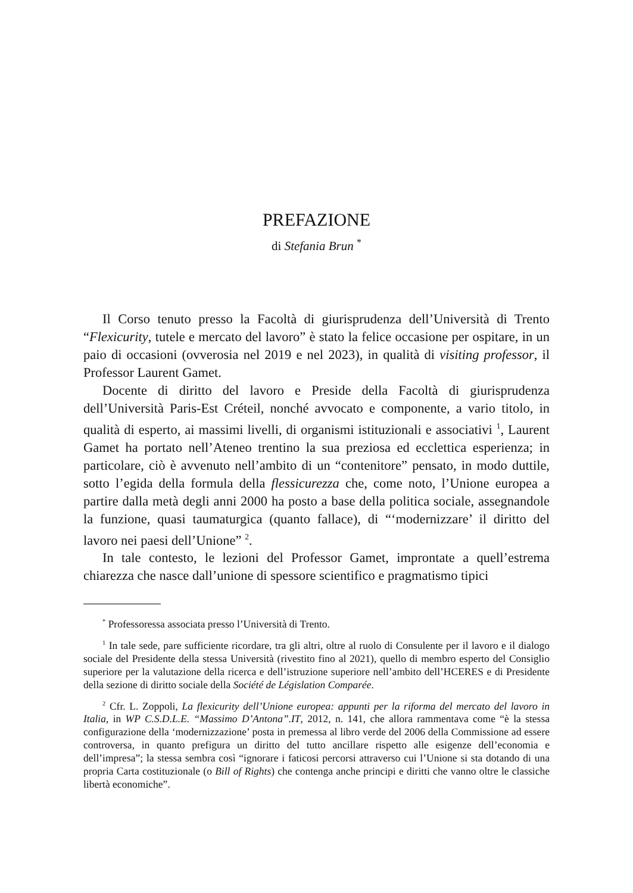PREFAZIONE
di Stefania Brun <sup>*</sup>
Il Corso tenuto presso la Facoltà di giurisprudenza dell’Università di Trento “Flexicurity, tutele e mercato del lavoro” è stato la felice occasione per ospitare, in un paio di occasioni (ovverosia nel 2019 e nel 2023), in qualità di visiting professor, il Professor Laurent Gamet.
Docente di diritto del lavoro e Preside della Facoltà di giurisprudenza dell’Università Paris-Est Créteil, nonché avvocato e componente, a vario titolo, in qualità di esperto, ai massimi livelli, di organismi istituzionali e associativi <sup>1</sup>, Laurent Gamet ha portato nell’Ateneo trentino la sua preziosa ed ecclettica esperienza; in particolare, ciò è avvenuto nell’ambito di un “contenitore” pensato, in modo duttile, sotto l’egida della formula della flessicurezza che, come noto, l’Unione europea a partire dalla metà degli anni 2000 ha posto a base della politica sociale, assegnandole la funzione, quasi taumaturgica (quanto fallace), di “‘modernizzare’ il diritto del lavoro nei paesi dell’Unione” <sup>2</sup>.
In tale contesto, le lezioni del Professor Gamet, improntate a quell’estrema chiarezza che nasce dall’unione di spessore scientifico e pragmatismo tipici
<sup>*</sup> Professoressa associata presso l’Università di Trento.
<sup>1</sup> In tale sede, pare sufficiente ricordare, tra gli altri, oltre al ruolo di Consulente per il lavoro e il dialogo sociale del Presidente della stessa Università (rivestito fino al 2021), quello di membro esperto del Consiglio superiore per la valutazione della ricerca e dell’istruzione superiore nell’ambito dell’HCERES e di Presidente della sezione di diritto sociale della Société de Législation Comparée.
<sup>2</sup> Cfr. L. Zoppoli, La flexicurity dell’Unione europea: appunti per la riforma del mercato del lavoro in Italia, in WP C.S.D.L.E. “Massimo D’Antona”.IT, 2012, n. 141, che allora rammentava come “è la stessa configurazione della ‘modernizzazione’ posta in premessa al libro verde del 2006 della Commissione ad essere controversa, in quanto prefigura un diritto del tutto ancillare rispetto alle esigenze dell’economia e dell’impresa”; la stessa sembra così “ignorare i faticosi percorsi attraverso cui l’Unione si sta dotando di una propria Carta costituzionale (o Bill of Rights) che contenga anche principi e diritti che vanno oltre le classiche libertà economiche”.